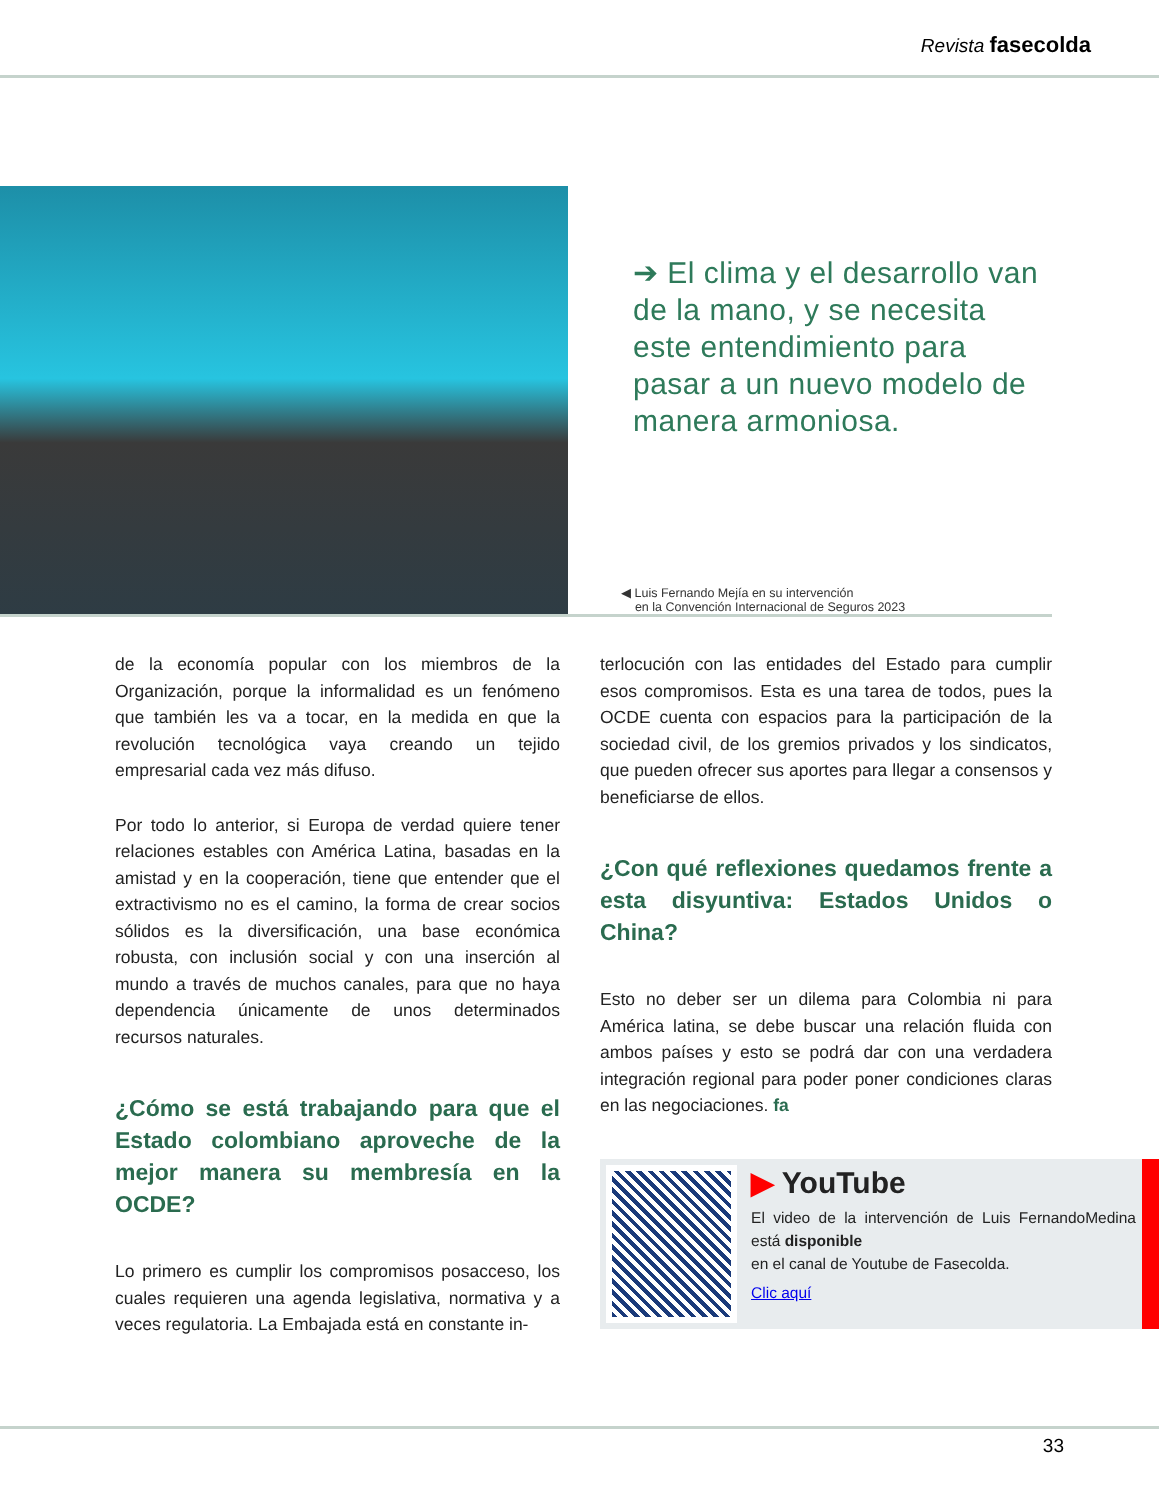Revista fasecolda
➔ El clima y el desarrollo van de la mano, y se necesita este entendimiento para pasar a un nuevo modelo de manera armoniosa.
◀ Luis Fernando Mejía en su intervención
en la Convención Internacional de Seguros 2023
de la economía popular con los miembros de la Organización, porque la informalidad es un fenómeno que también les va a tocar, en la medida en que la revolución tecnológica vaya creando un tejido empresarial cada vez más difuso.
Por todo lo anterior, si Europa de verdad quiere tener relaciones estables con América Latina, basadas en la amistad y en la cooperación, tiene que entender que el extractivismo no es el camino, la forma de crear socios sólidos es la diversificación, una base económica robusta, con inclusión social y con una inserción al mundo a través de muchos canales, para que no haya dependencia únicamente de unos determinados recursos naturales.
¿Cómo se está trabajando para que el Estado colombiano aproveche de la mejor manera su membresía en la OCDE?
Lo primero es cumplir los compromisos posacceso, los cuales requieren una agenda legislativa, normativa y a veces regulatoria. La Embajada está en constante in-
terlocución con las entidades del Estado para cumplir esos compromisos. Esta es una tarea de todos, pues la OCDE cuenta con espacios para la participación de la sociedad civil, de los gremios privados y los sindicatos, que pueden ofrecer sus aportes para llegar a consensos y beneficiarse de ellos.
¿Con qué reflexiones quedamos frente a esta disyuntiva: Estados Unidos o China?
Esto no deber ser un dilema para Colombia ni para América latina, se debe buscar una relación fluida con ambos países y esto se podrá dar con una verdadera integración regional para poder poner condiciones claras en las negociaciones. fa
▶ YouTube
El video de la intervención de Luis FernandoMedina está disponible
en el canal de Youtube de Fasecolda.
Clic aquí
33